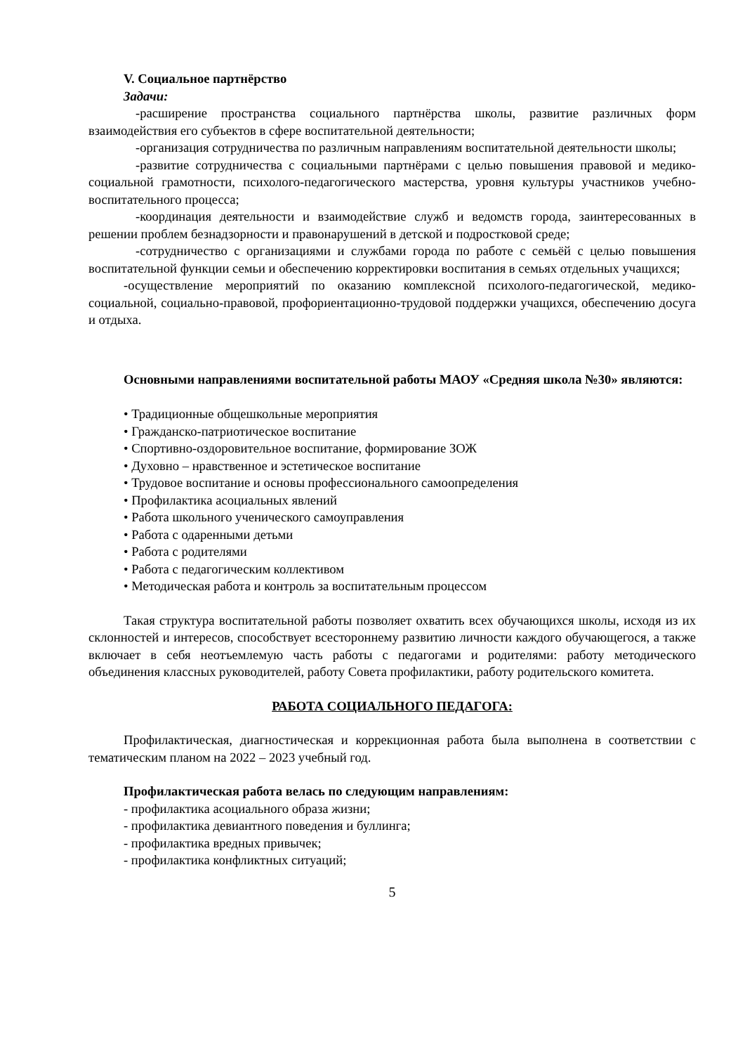V. Социальное партнёрство
Задачи:
-расширение пространства социального партнёрства школы, развитие различных форм взаимодействия его субъектов в сфере воспитательной деятельности;
-организация сотрудничества по различным направлениям воспитательной деятельности школы;
-развитие сотрудничества с социальными партнёрами с целью повышения правовой и медико-социальной грамотности, психолого-педагогического мастерства, уровня культуры участников учебно-воспитательного процесса;
-координация деятельности и взаимодействие служб и ведомств города, заинтересованных в решении проблем безнадзорности и правонарушений в детской и подростковой среде;
-сотрудничество с организациями и службами города по работе с семьёй с целью повышения воспитательной функции семьи и обеспечению корректировки воспитания в семьях отдельных учащихся;
-осуществление мероприятий по оказанию комплексной психолого-педагогической, медико-социальной, социально-правовой, профориентационно-трудовой поддержки учащихся, обеспечению досуга и отдыха.
Основными направлениями воспитательной работы МАОУ «Средняя школа №30» являются:
• Традиционные общешкольные мероприятия
• Гражданско-патриотическое воспитание
• Спортивно-оздоровительное воспитание, формирование ЗОЖ
• Духовно – нравственное и эстетическое воспитание
• Трудовое воспитание и основы профессионального самоопределения
• Профилактика асоциальных явлений
• Работа школьного ученического самоуправления
• Работа с одаренными детьми
• Работа с родителями
• Работа с педагогическим коллективом
• Методическая работа и контроль за воспитательным процессом
Такая структура воспитательной работы позволяет охватить всех обучающихся школы, исходя из их склонностей и интересов, способствует всестороннему развитию личности каждого обучающегося, а также включает в себя неотъемлемую часть работы с педагогами и родителями: работу методического объединения классных руководителей, работу Совета профилактики, работу родительского комитета.
РАБОТА СОЦИАЛЬНОГО ПЕДАГОГА:
Профилактическая, диагностическая и коррекционная работа была выполнена в соответствии с тематическим планом на 2022 – 2023 учебный год.
Профилактическая работа велась по следующим направлениям:
- профилактика асоциального образа жизни;
- профилактика девиантного поведения и буллинга;
- профилактика вредных привычек;
- профилактика конфликтных ситуаций;
5